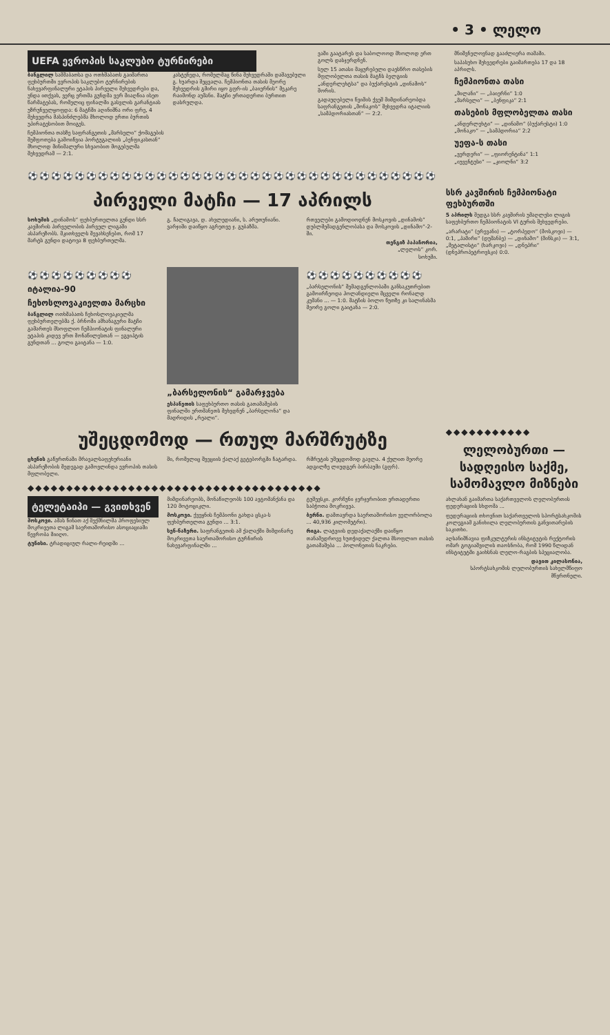• 3 • ლელო
UEFA ევროპის საკლუბო ტურნირები
ბანგლილ სამშაბათსა და ოთხშაბათს გაიმართა ფეხბურთში ევროპის საკლუბო ტურნირების ნახევარფინალური ეტაპის პირველი შეხვედრები და, უნდა ითქვას, ვერც ერთმა გუნდმა ვერ მიაღწია ისეთ წარმატებას, რომელიც ფინალში გასვლის გარანტიას უზრუნველყოფდა: 6 მატჩში აღინიშნა ორი ფრე, 4 შეხვედრა მასპინძლებმა მხოლოდ ერთი ბურთის უპირატესობით მოიგეს.
ჩემპიონთა თასზე საფრანგეთის „მარსელი“ ქომაგების შეშფოთება გამოიწვია პორტუგალიის „ბენფიკასთან“ მხოლოდ მინიმალური სხვაობით მოგებულმა შეხვედრამ — 2:1.
კასტენედა, რომელმაც წინა შეხვედრაში დაშავებული გ. ხუარდა შეცვალა. ჩემპიონთა თასის მეორე შეხვედრის გმირი იყო გფრ-ის „ბაიერნის“ მეკარე რაიმონდ აუმანი. მატჩი ერთადერთი ბურთით დასრულდა.
ვაში გაატარეს და საბოლოოდ მხოლოდ ერთ გოლს დასჯერდნენ.
სულ 15 ათასი მაყურებელი დაესწრო თასების მფლობელთა თასის მატჩს ბელგიის „ანდერლეხტსა“ და ბუქარესტის „დინამოს“ შორის.
გადაუღებელი წვიმის ქვეშ მიმდინარეობდა საფრანგეთის „მონაკოს“ შეხვედრა იტალიის „სამპდორიასთან“ — 2:2.
მნიშვნელოვნად გააძლიერა თამაში.
საპასუხო შეხვედრები გაიმართება 17 და 18 აპრილს.
ჩემპიონთა თასი
„მილანი“ — „ბაიერნი“ 1:0
„მარსელი“ — „ბენფიკა“ 2:1
თასების მფლობელთა თასი
„ანდერლეხტი“ — „დინამო“ (ბუქარესტი) 1:0
„მონაკო“ — „სამპდორია“ 2:2
უეფა-ს თასი
„ვერდერი“ — „ფიორენტინა“ 1:1
„იუვენტუსი“ — „კიოლნი“ 3:2
⚽⚽⚽⚽⚽⚽⚽⚽⚽⚽⚽⚽⚽⚽⚽⚽⚽⚽⚽⚽⚽⚽⚽⚽⚽⚽⚽⚽⚽⚽⚽⚽⚽⚽⚽
პირველი მატჩი — 17 აპრილს
სოხუმის „დინამოს“ ფეხბურთელთა გუნდი სსრ კავშირის პირველობის პირველ ლიგაში ასპარეზობს. მკითხველს შევახსენებთ, რომ 17 მარტს გუნდი დატოვა 8 ფეხბურთელმა.
გ. ჩალიგავა, დ. ახვლედიანი, ს. არუთუნიანი. ვარჯიში დაიწყო აგრეთვე ჯ. გუბაზმა.
რთველები გამოდიოდნენ მოსკოვის „დინამოს“ დუბლშემადგენლობასა და მოსკოვის „დინამო“-2-ში.
თენგიზ პაპაჩორია,
„ლელოს“ კორ.
სოხუმი.
⚽⚽⚽⚽⚽⚽⚽⚽⚽
იტალია-90
ჩეხოსლოვაკიელთა მარცხი
ბანგლილ ოთხშაბათს ჩეხოსლოვაკიელმა ფეხბურთელებმა ქ. ბრნოში ამხანაგური მატჩი გამართეს მსოფლიო ჩემპიონატის ფინალური ეტაპის კიდევ ერთ მონაწილესთან — ეგვიპტის გუნდთან ... გოლი გაიტანა — 1:0.
„ბარსელონის“ გამარჯვება
ესპანეთის საფეხბურთო თასის გათამაშების ფინალში ერთმანეთს შეხვდნენ „ბარსელონა“ და მადრიდის „რეალი“.
⚽⚽⚽⚽⚽⚽⚽⚽⚽⚽
„ბარსელონის“ შემადგენლობაში განსაკუთრებით გამოირჩეოდა ჰოლანდიელი მცველი რონალდ კუმანი ... — 1:0. მატჩის ბოლო წუთზე კი სალინასმა მეორე გოლი გაიტანა — 2:0.
სსრ კავშირის ჩემპიონატი ფეხბურთში
5 აპრილს შედგა სსრ კავშირის უმაღლესი ლიგის საფეხბურთო ჩემპიონატის VI ტურის შეხვედრები.
„არარატი“ (ერევანი) — „ტორპედო“ (მოსკოვი) — 0:1, „პამირი“ (დუშანბე) — „დინამო“ (მინსკი) — 3:1, „მეტალისტი“ (ხარკოვი) — „დნეპრი“ (დნეპროპეტროვსკი) 0:0.
უშეცდომოდ — რთულ მარშრუტზე
ცხენის გაწვრთნაში მრავალსაფეხურიანი ასპარეზობის შედეგად გამოვლინდა ევროპის თასის მფლობელი.
ში, რომელიც შვეციის ქალაქ გეტებორგში ჩატარდა.
რშრუტის უშეცდომოდ გავლა. 4 ქულით მეორე ადგილზე ლიუდგერ ბირბაუმი (გფრ).
◆◆◆◆◆◆◆◆◆◆◆◆◆◆◆◆◆◆◆◆◆◆◆◆◆◆◆◆◆◆◆◆◆◆◆◆◆◆
ტელეტაიპი — გვითხვენ
მოსკოვი. ამას წინათ აქ შექმნილმა პროფესიულ მოკრივეთა ლიგამ საერთაშორისო ასოციაციაში წევრობა მიიღო.
ტუნისი. ტრადიციულ რალი-რეიდში ...
მიმდინარეობს, მონაწილეობს 100 ავტომანქანა და 120 მოტოციკლი.
მოსკოვი. ქვეყნის ჩემპიონი გახდა ცსკა-ს ფეხბურთელთა გუნდი ... 3:1.
სენ-ნაზერი. საფრანგეთის ამ ქალაქში მიმდინარე მოკრივეთა საერთაშორისო ტურნირის ნახევარფინალში ...
ტუშევსკი. კორჩუნი ჯერჯერობით ერთადერთი საბჭოთა მოკრივეა.
ბერნი. დამთავრდა საერთაშორისო ველორბოლა ... 40,936 კილომეტრი).
რიგა. ლატვიის დედაქალაქში დაიწყო თანამედროვე ხუთჭიდელ ქალთა მსოფლიო თასის გათამაშება ... პოლონეთის ნაკრები.
◆◆◆◆◆◆◆◆◆◆◆
ლელობურთი — სადღეისო საქმე, სამომავლო მიზნები
ახლახან გაიმართა საქართველოს ლელობურთის ფედერაციის სხდომა ...
ფედერაციის თხოვნით საქართველოს სპორტსახკომის კოლეგიამ განიხილა ლელობურთის განვითარების საკითხი.
აღსანიშნავია ფიზკულტურის ინსტიტუტის რექტორის ომარ გოგიაშვილის თაოსნობა, რომ 1990 წლიდან ინსტიტუტში გაიხსნას ლელო-რაგბის სპეციალობა.
დავით კილასონია,
სპორტსახკომის ლელობურთის სახელმწიფო მწვრთნელი.